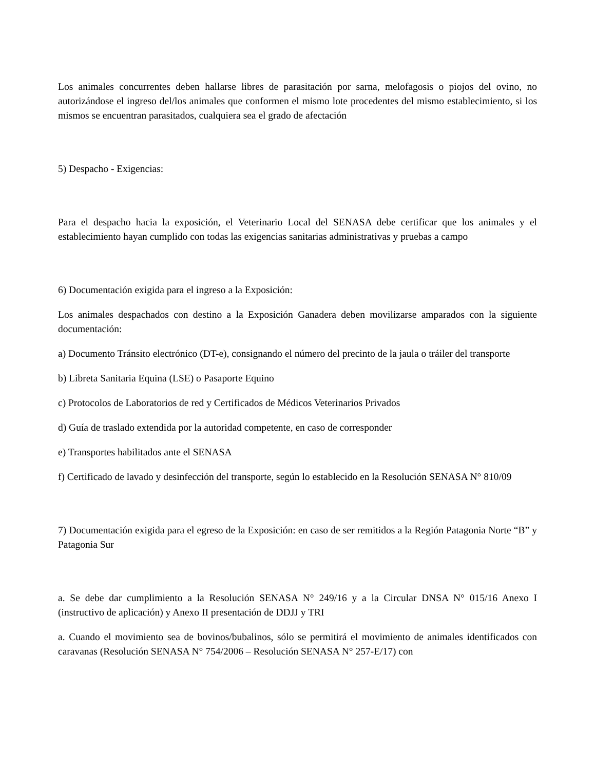Los animales concurrentes deben hallarse libres de parasitación por sarna, melofagosis o piojos del ovino, no autorizándose el ingreso del/los animales que conformen el mismo lote procedentes del mismo establecimiento, si los mismos se encuentran parasitados, cualquiera sea el grado de afectación
5) Despacho - Exigencias:
Para el despacho hacia la exposición, el Veterinario Local del SENASA debe certificar que los animales y el establecimiento hayan cumplido con todas las exigencias sanitarias administrativas y pruebas a campo
6) Documentación exigida para el ingreso a la Exposición:
Los animales despachados con destino a la Exposición Ganadera deben movilizarse amparados con la siguiente documentación:
a) Documento Tránsito electrónico (DT-e), consignando el número del precinto de la jaula o tráiler del transporte
b) Libreta Sanitaria Equina (LSE) o Pasaporte Equino
c) Protocolos de Laboratorios de red y Certificados de Médicos Veterinarios Privados
d) Guía de traslado extendida por la autoridad competente, en caso de corresponder
e) Transportes habilitados ante el SENASA
f) Certificado de lavado y desinfección del transporte, según lo establecido en la Resolución SENASA N° 810/09
7) Documentación exigida para el egreso de la Exposición: en caso de ser remitidos a la Región Patagonia Norte “B” y Patagonia Sur
a. Se debe dar cumplimiento a la Resolución SENASA N° 249/16 y a la Circular DNSA N° 015/16 Anexo I (instructivo de aplicación) y Anexo II presentación de DDJJ y TRI
a. Cuando el movimiento sea de bovinos/bubalinos, sólo se permitirá el movimiento de animales identificados con caravanas (Resolución SENASA N° 754/2006 – Resolución SENASA N° 257-E/17) con